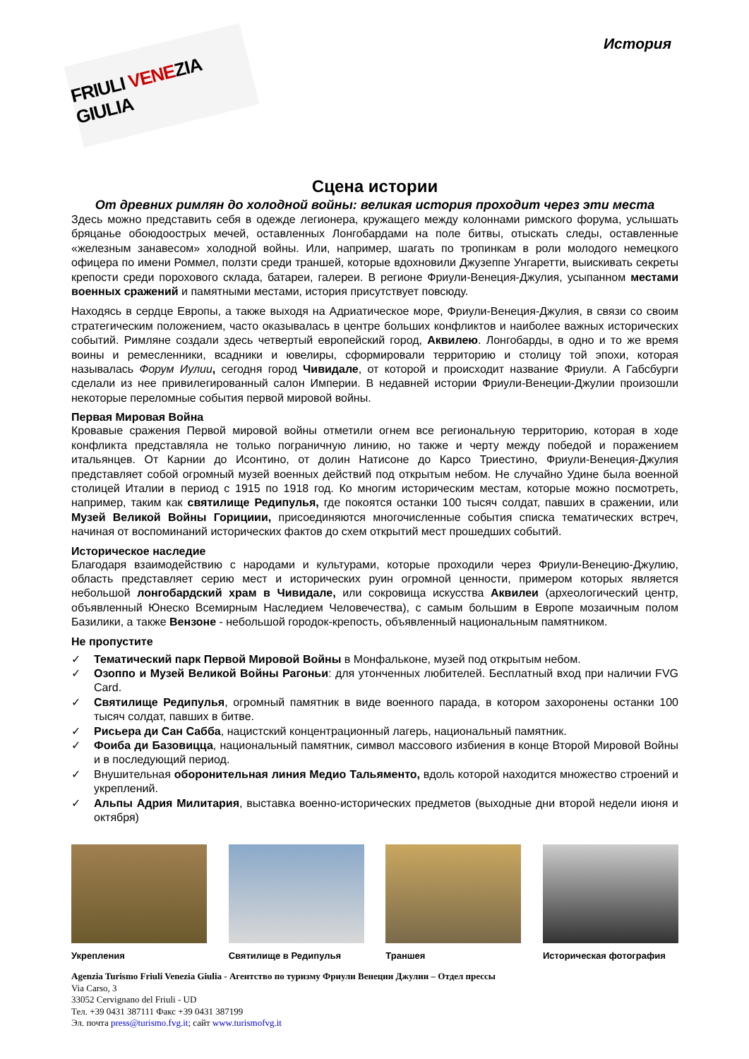FRIULI VENEZIA GIULIA
История
Сцена истории
От древних римлян до холодной войны: великая история проходит через эти места
Здесь можно представить себя в одежде легионера, кружащего между колоннами римского форума, услышать бряцанье обоюдоострых мечей, оставленных Лонгобардами на поле битвы, отыскать следы, оставленные «железным занавесом» холодной войны. Или, например, шагать по тропинкам в роли молодого немецкого офицера по имени Роммел, ползти среди траншей, которые вдохновили Джузеппе Унгаретти, выискивать секреты крепости среди порохового склада, батареи, галереи. В регионе Фриули-Венеция-Джулия, усыпанном местами военных сражений и памятными местами, история присутствует повсюду.
Находясь в сердце Европы, а также выходя на Адриатическое море, Фриули-Венеция-Джулия, в связи со своим стратегическим положением, часто оказывалась в центре больших конфликтов и наиболее важных исторических событий. Римляне создали здесь четвертый европейский город, Аквилею. Лонгобарды, в одно и то же время воины и ремесленники, всадники и ювелиры, сформировали территорию и столицу той эпохи, которая называлась Форум Иулии, сегодня город Чивидале, от которой и происходит название Фриули. А Габсбурги сделали из нее привилегированный салон Империи. В недавней истории Фриули-Венеции-Джулии произошли некоторые переломные события первой мировой войны.
Первая Мировая Война
Кровавые сражения Первой мировой войны отметили огнем все региональную территорию, которая в ходе конфликта представляла не только пограничную линию, но также и черту между победой и поражением итальянцев. От Карнии до Исонтино, от долин Натисоне до Карсо Триестино, Фриули-Венеция-Джулия представляет собой огромный музей военных действий под открытым небом. Не случайно Удине была военной столицей Италии в период с 1915 по 1918 год. Ко многим историческим местам, которые можно посмотреть, например, таким как святилище Редипулья, где покоятся останки 100 тысяч солдат, павших в сражении, или Музей Великой Войны Горициии, присоединяются многочисленные события списка тематических встреч, начиная от воспоминаний исторических фактов до схем открытий мест прошедших событий.
Историческое наследие
Благодаря взаимодействию с народами и культурами, которые проходили через Фриули-Венецию-Джулию, область представляет серию мест и исторических руин огромной ценности, примером которых является небольшой лонгобардский храм в Чивидале, или сокровища искусства Аквилеи (археологический центр, объявленный Юнеско Всемирным Наследием Человечества), с самым большим в Европе мозаичным полом Базилики, а также Вензоне - небольшой городок-крепость, объявленный национальным памятником.
Не пропустите
✓ Тематический парк Первой Мировой Войны в Монфальконе, музей под открытым небом.
✓ Озоппо и Музей Великой Войны Рагоньи: для утонченных любителей. Бесплатный вход при наличии FVG Card.
✓ Святилище Редипулья, огромный памятник в виде военного парада, в котором захоронены останки 100 тысяч солдат, павших в битве.
✓ Рисьера ди Сан Сабба, нацистский концентрационный лагерь, национальный памятник.
✓ Фоиба ди Базовицца, национальный памятник, символ массового избиения в конце Второй Мировой Войны и в последующий период.
✓ Внушительная оборонительная линия Медио Тальяменто, вдоль которой находится множество строений и укреплений.
✓ Альпы Адрия Милитария, выставка военно-исторических предметов (выходные дни второй недели июня и октября)
Укрепления Святилище в Редипулья Траншея Историческая фотография
Agenzia Turismo Friuli Venezia Giulia - Агентство по туризму Фриули Венеции Джулии – Отдел прессы
Via Carso, 3
33052 Cervignano del Friuli - UD
Тел. +39 0431 387111 Факс +39 0431 387199
Эл. почта press@turismo.fvg.it; сайт www.turismofvg.it